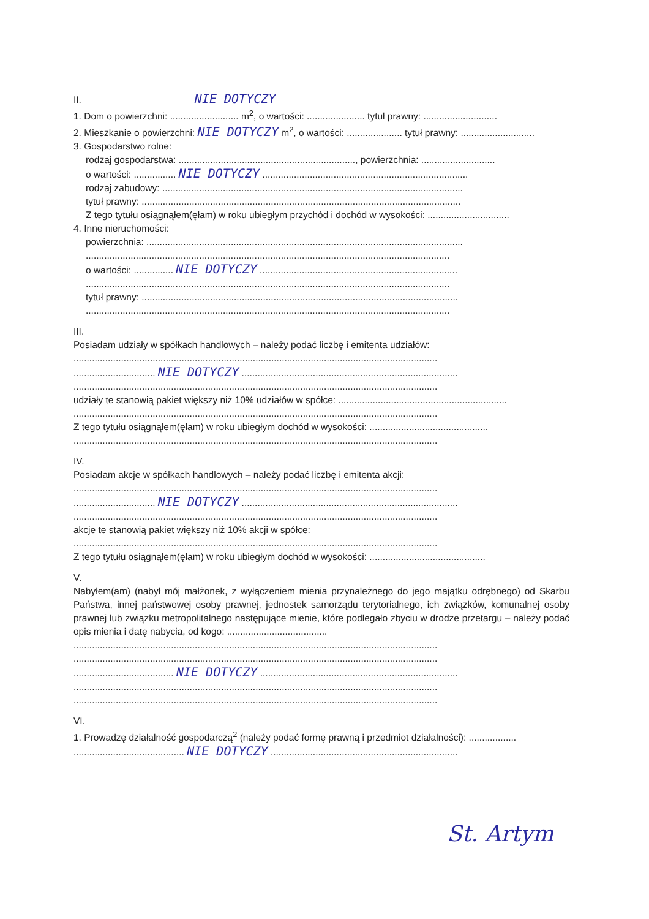II. NIE DOTYCZY
1. Dom o powierzchni: .......................... m<sup>2</sup>, o wartości: ...................... tytuł prawny: ............................
2. Mieszkanie o powierzchni: NIE DOTYCZY m<sup>2</sup>, o wartości: ..................... tytuł prawny: ............................
3. Gospodarstwo rolne:
rodzaj gospodarstwa: ..................................................................., powierzchnia: ............................
o wartości: ................ NIE DOTYCZY ..............................................................................
rodzaj zabudowy: ..................................................................................................................
tytuł prawny: .........................................................................................................................
Z tego tytułu osiągnąłem(ęłam) w roku ubiegłym przychód i dochód w wysokości: ...............................
4. Inne nieruchomości:
powierzchnia: ........................................................................................................................
..........................................................................................................................................
o wartości: ............... NIE DOTYCZY ...........................................................................
..........................................................................................................................................
tytuł prawny: ........................................................................................................................
..........................................................................................................................................
III.
Posiadam udziały w spółkach handlowych – należy podać liczbę i emitenta udziałów:
..........................................................................................................................................
............................... NIE DOTYCZY ..................................................................................
..........................................................................................................................................
udziały te stanowią pakiet większy niż 10% udziałów w spółce: ................................................................
..........................................................................................................................................
Z tego tytułu osiągnąłem(ęłam) w roku ubiegłym dochód w wysokości: .............................................
..........................................................................................................................................
IV.
Posiadam akcje w spółkach handlowych – należy podać liczbę i emitenta akcji:
..........................................................................................................................................
............................... NIE DOTYCZY ..................................................................................
..........................................................................................................................................
akcje te stanowią pakiet większy niż 10% akcji w spółce:
..........................................................................................................................................
Z tego tytułu osiągnąłem(ęłam) w roku ubiegłym dochód w wysokości: ............................................
V.
Nabyłem(am) (nabył mój małżonek, z wyłączeniem mienia przynależnego do jego majątku odrębnego) od Skarbu Państwa, innej państwowej osoby prawnej, jednostek samorządu terytorialnego, ich związków, komunalnej osoby prawnej lub związku metropolitalnego następujące mienie, które podlegało zbyciu w drodze przetargu – należy podać opis mienia i datę nabycia, od kogo: ......................................
..........................................................................................................................................
..........................................................................................................................................
...................................... NIE DOTYCZY ...........................................................................
..........................................................................................................................................
..........................................................................................................................................
VI.
1. Prowadzę działalność gospodarczą<sup>2</sup> (należy podać formę prawną i przedmiot działalności): ..................
.......................................... NIE DOTYCZY .......................................................................
St. Artym